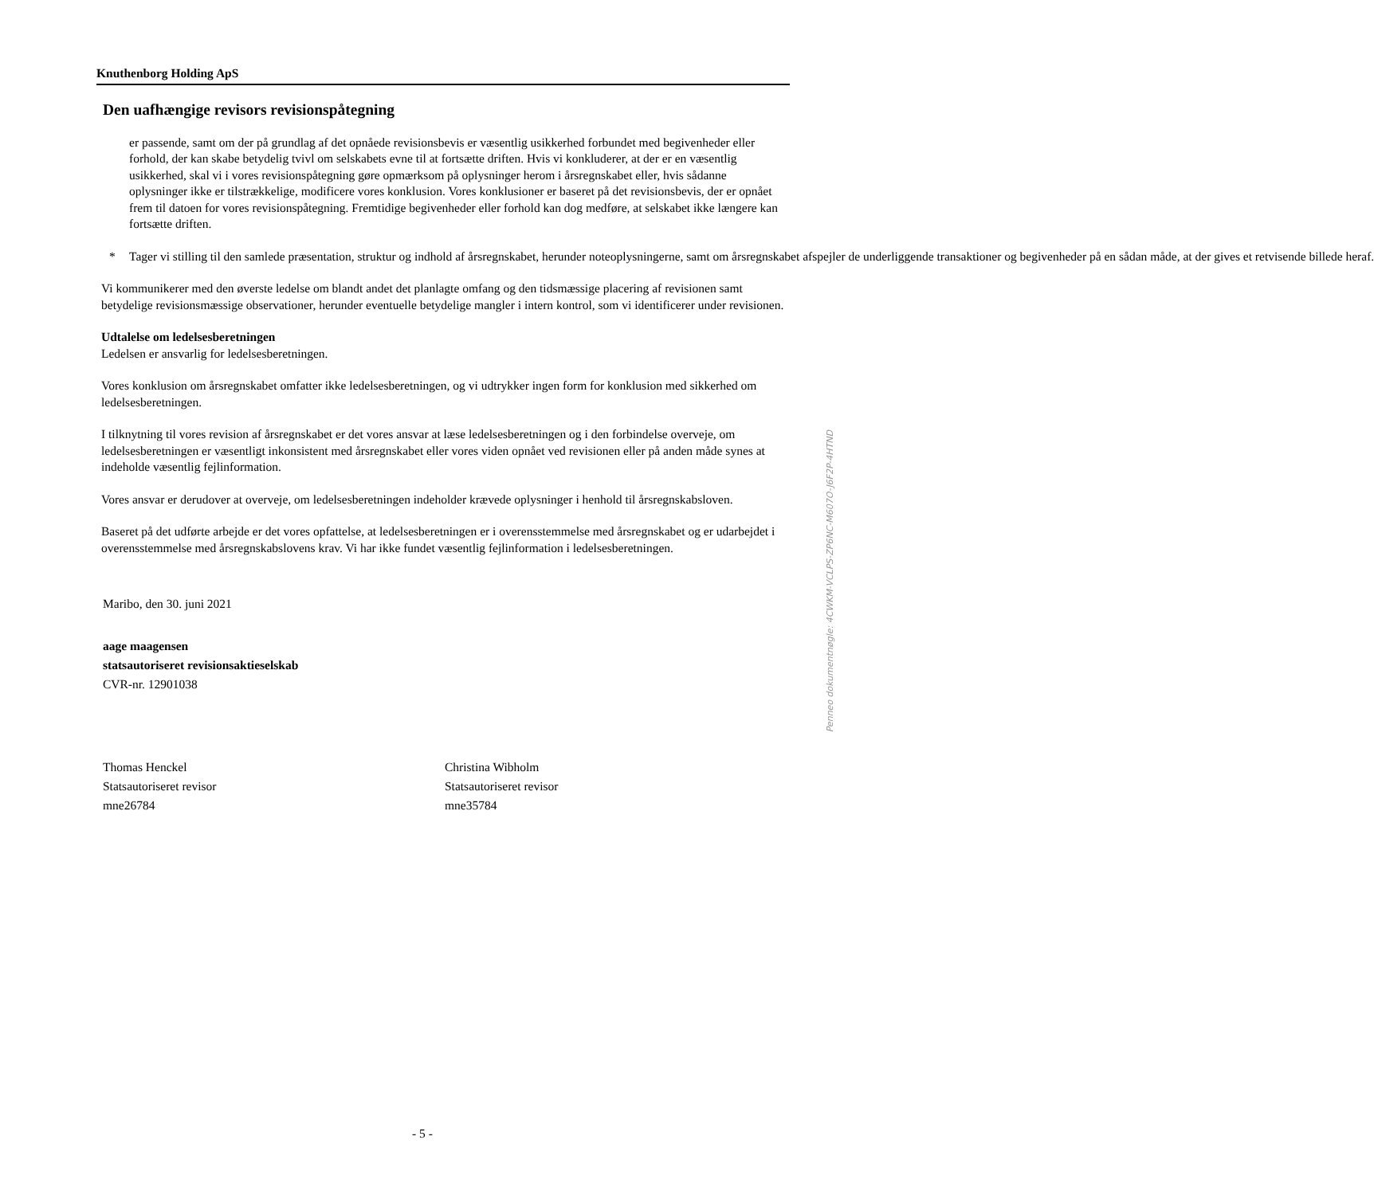Knuthenborg Holding ApS
Den uafhængige revisors revisionspåtegning
er passende, samt om der på grundlag af det opnåede revisionsbevis er væsentlig usikkerhed forbundet med begivenheder eller forhold, der kan skabe betydelig tvivl om selskabets evne til at fortsætte driften. Hvis vi konkluderer, at der er en væsentlig usikkerhed, skal vi i vores revisionspåtegning gøre opmærksom på oplysninger herom i årsregnskabet eller, hvis sådanne oplysninger ikke er tilstrækkelige, modificere vores konklusion. Vores konklusioner er baseret på det revisionsbevis, der er opnået frem til datoen for vores revisionspåtegning. Fremtidige begivenheder eller forhold kan dog medføre, at selskabet ikke længere kan fortsætte driften.
* Tager vi stilling til den samlede præsentation, struktur og indhold af årsregnskabet, herunder noteoplysningerne, samt om årsregnskabet afspejler de underliggende transaktioner og begivenheder på en sådan måde, at der gives et retvisende billede heraf.
Vi kommunikerer med den øverste ledelse om blandt andet det planlagte omfang og den tidsmæssige placering af revisionen samt betydelige revisionsmæssige observationer, herunder eventuelle betydelige mangler i intern kontrol, som vi identificerer under revisionen.
Udtalelse om ledelsesberetningen
Ledelsen er ansvarlig for ledelsesberetningen.
Vores konklusion om årsregnskabet omfatter ikke ledelsesberetningen, og vi udtrykker ingen form for konklusion med sikkerhed om ledelsesberetningen.
I tilknytning til vores revision af årsregnskabet er det vores ansvar at læse ledelsesberetningen og i den forbindelse overveje, om ledelsesberetningen er væsentligt inkonsistent med årsregnskabet eller vores viden opnået ved revisionen eller på anden måde synes at indeholde væsentlig fejlinformation.
Vores ansvar er derudover at overveje, om ledelsesberetningen indeholder krævede oplysninger i henhold til årsregnskabsloven.
Baseret på det udførte arbejde er det vores opfattelse, at ledelsesberetningen er i overensstemmelse med årsregnskabet og er udarbejdet i overensstemmelse med årsregnskabslovens krav. Vi har ikke fundet væsentlig fejlinformation i ledelsesberetningen.
Maribo, den 30. juni 2021
aage maagensen
statsautoriseret revisionsaktieselskab
CVR-nr. 12901038
Thomas Henckel
Statsautoriseret revisor
mne26784
Christina Wibholm
Statsautoriseret revisor
mne35784
Penneo dokumentnøgle: 4CWKM-VCLPS-ZP6NC-M607O-J6F2P-4HTND
- 5 -